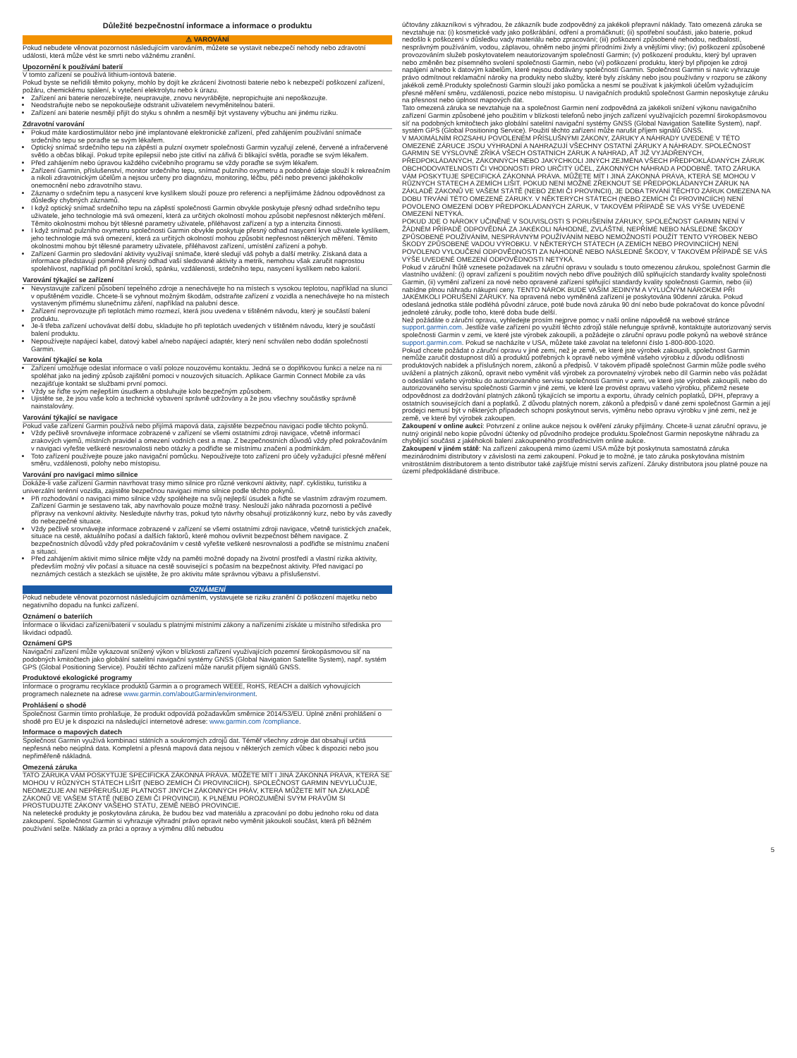Důležité bezpečnostní informace a informace o produktu
⚠ VAROVÁNÍ
Pokud nebudete věnovat pozornost následujícím varováním, můžete se vystavit nebezpečí nehody nebo zdravotní události, která může vést ke smrti nebo vážnému zranění.
Upozornění k používání baterií
V tomto zařízení se používá lithium-iontová baterie.
Pokud byste se neřídili těmito pokyny, mohlo by dojít ke zkrácení životnosti baterie nebo k nebezpečí poškození zařízení, požáru, chemickému spálení, k vytečení elektrolytu nebo k úrazu.
Zařízení ani baterie nerozebírejte, neupravujte, znovu nevyrábějte, nepropichujte ani nepoškozujte.
Neodstraňujte nebo se nepokoušejte odstranit uživatelem nevyměnitelnou baterii.
Zařízení ani baterie nesmějí přijít do styku s ohněm a nesmějí být vystaveny výbuchu ani jinému riziku.
Zdravotní varování
Pokud máte kardiostimulátor nebo jiné implantované elektronické zařízení, před zahájením používání snímače srdečního tepu se poraďte se svým lékařem.
Optický snímač srdečního tepu na zápěstí a pulzní oxymetr společnosti Garmin vyzařují zelené, červené a infračervené světlo a občas blikají. Pokud trpíte epilepsií nebo jste citliví na zářivá či blikající světla, poraďte se svým lékařem.
Před zahájením nebo úpravou každého cvičebního programu se vždy poraďte se svým lékařem.
Zařízení Garmin, příslušenství, monitor srdečního tepu, snímač pulzního oxymetru a podobné údaje slouží k rekreačním a nikoli zdravotnickým účelům a nejsou určeny pro diagnózu, monitoring, léčbu, péči nebo prevenci jakéhokoliv onemocnění nebo zdravotního stavu.
Záznamy o srdečním tepu a nasycení krve kyslíkem slouží pouze pro referenci a nepřijímáme žádnou odpovědnost za důsledky chybných záznamů.
I když optický snímač srdečního tepu na zápěstí společnosti Garmin obvykle poskytuje přesný odhad srdečního tepu uživatele, jeho technologie má svá omezení, která za určitých okolností mohou způsobit nepřesnost některých měření. Těmito okolnostmi mohou být tělesné parametry uživatele, přiléhavost zařízení a typ a intenzita činnosti.
I když snímač pulzního oxymetru společnosti Garmin obvykle poskytuje přesný odhad nasycení krve uživatele kyslíkem, jeho technologie má svá omezení, která za určitých okolností mohou způsobit nepřesnost některých měření. Těmito okolnostmi mohou být tělesné parametry uživatele, přiléhavost zařízení, umístění zařízení a pohyb.
Zařízení Garmin pro sledování aktivity využívají snímače, které sledují váš pohyb a další metriky. Získaná data a informace představují poměrně přesný odhad vaší sledované aktivity a metrik, nemohou však zaručit naprostou spolehlivost, například při počítání kroků, spánku, vzdálenosti, srdečního tepu, nasycení kyslíkem nebo kalorií.
Varování týkající se zařízení
Nevystavujte zařízení působení tepelného zdroje a nenechávejte ho na místech s vysokou teplotou, například na slunci v opuštěném vozidle. Chcete-li se vyhnout možným škodám, odstraňte zařízení z vozidla a nenechávejte ho na místech vystaveným přímému slunečnímu záření, například na palubní desce.
Zařízení neprovozujte při teplotách mimo rozmezí, která jsou uvedena v tištěném návodu, který je součástí balení produktu.
Je-li třeba zařízení uchovávat delší dobu, skladujte ho při teplotách uvedených v tištěném návodu, který je součástí balení produktu.
Nepoužívejte napájecí kabel, datový kabel a/nebo napájecí adaptér, který není schválen nebo dodán společností Garmin.
Varování týkající se kola
Zařízení umožňuje odeslat informace o vaší poloze nouzovému kontaktu. Jedná se o doplňkovou funkci a nelze na ni spoléhat jako na jediný způsob zajištění pomoci v nouzových situacích. Aplikace Garmin Connect Mobile za vás nezajišťuje kontakt se službami první pomoci.
Vždy se řiďte svým nejlepším úsudkem a obsluhujte kolo bezpečným způsobem.
Ujistěte se, že jsou vaše kolo a technické vybavení správně udržovány a že jsou všechny součástky správně nainstalovány.
Varování týkající se navigace
Pokud vaše zařízení Garmin používá nebo přijímá mapová data, zajistěte bezpečnou navigaci podle těchto pokynů.
Vždy pečlivě srovnávejte informace zobrazené v zařízení se všemi ostatními zdroji navigace, včetně informací zrakových vjemů, místních pravidel a omezení vodních cest a map. Z bezpečnostních důvodů vždy před pokračováním v navigaci vyřešte veškeré nesrovnalosti nebo otázky a podřiďte se místnímu značení a podmínkám.
Toto zařízení používejte pouze jako navigační pomůcku. Nepoužívejte toto zařízení pro účely vyžadující přesné měření směru, vzdálenosti, polohy nebo místopisu.
Varování pro navigaci mimo silnice
Dokáže-li vaše zařízení Garmin navrhovat trasy mimo silnice pro různé venkovní aktivity, např. cyklistiku, turistiku a univerzální terénní vozidla, zajistěte bezpečnou navigaci mimo silnice podle těchto pokynů.
Při rozhodování o navigaci mimo silnice vždy spoléhejte na svůj nejlepší úsudek a řiďte se vlastním zdravým rozumem. Zařízení Garmin je sestaveno tak, aby navrhovalo pouze možné trasy. Neslouží jako náhrada pozornosti a pečlivé přípravy na venkovní aktivity. Nesledujte návrhy tras, pokud tyto návrhy obsahují protizákonný kurz, nebo by vás zavedly do nebezpečné situace.
Vždy pečlivě srovnávejte informace zobrazené v zařízení se všemi ostatními zdroji navigace, včetně turistických značek, situace na cestě, aktuálního počasí a dalších faktorů, které mohou ovlivnit bezpečnost během navigace. Z bezpečnostních důvodů vždy před pokračováním v cestě vyřešte veškeré nesrovnalosti a podřiďte se místnímu značení a situaci.
Před zahájením aktivit mimo silnice mějte vždy na paměti možné dopady na životní prostředí a vlastní rizika aktivity, především možný vliv počasí a situace na cestě související s počasím na bezpečnost aktivity. Před navigací po neznámých cestách a stezkách se ujistěte, že pro aktivitu máte správnou výbavu a příslušenství.
OZNÁMENÍ
Pokud nebudete věnovat pozornost následujícím oznámením, vystavujete se riziku zranění či poškození majetku nebo negativního dopadu na funkci zařízení.
Oznámení o bateriích
Informace o likvidaci zařízení/baterií v souladu s platnými místními zákony a nařízeními získáte u místního střediska pro likvidaci odpadů.
Oznámení GPS
Navigační zařízení může vykazovat snížený výkon v blízkosti zařízení využívajících pozemní širokopásmovou síť na podobných kmitočtech jako globální satelitní navigační systémy GNSS (Global Navigation Satellite System), např. systém GPS (Global Positioning Service). Použití těchto zařízení může narušit příjem signálů GNSS.
Produktové ekologické programy
Informace o programu recyklace produktů Garmin a o programech WEEE, RoHS, REACH a dalších vyhovujících programech naleznete na adrese www.garmin.com/aboutGarmin/environment.
Prohlášení o shodě
Společnost Garmin tímto prohlašuje, že produkt odpovídá požadavkům směrnice 2014/53/EU. Úplné znění prohlášení o shodě pro EU je k dispozici na následující internetové adrese: www.garmin.com /compliance.
Informace o mapových datech
Společnost Garmin využívá kombinaci státních a soukromých zdrojů dat. Téměř všechny zdroje dat obsahují určitá nepřesná nebo neúplná data. Kompletní a přesná mapová data nejsou v některých zemích vůbec k dispozici nebo jsou nepřiměřeně nákladná.
Omezená záruka
TATO ZÁRUKA VÁM POSKYTUJE SPECIFICKÁ ZÁKONNÁ PRÁVA. MŮŽETE MÍT I JINÁ ZÁKONNÁ PRÁVA, KTERÁ SE MOHOU V RŮZNÝCH STÁTECH LIŠIT (NEBO ZEMÍCH ČI PROVINCIÍCH). SPOLEČNOST GARMIN NEVYLUČUJE, NEOMEZUJE ANI NEPŘERUŠUJE PLATNOST JINÝCH ZÁKONNÝCH PRÁV, KTERÁ MŮŽETE MÍT NA ZÁKLADĚ ZÁKONŮ VE VAŠEM STÁTĚ (NEBO ZEMI ČI PROVINCII). K PLNÉMU POROZUMĚNÍ SVÝM PRÁVŮM SI PROSTUDUJTE ZÁKONY VAŠEHO STÁTU, ZEMĚ NEBO PROVINCIE.
Na neletecké produkty je poskytována záruka, že budou bez vad materiálu a zpracování po dobu jednoho roku od data zakoupení. Společnost Garmin si vyhrazuje výhradní právo opravit nebo vyměnit jakoukoli součást, která při běžném používání selže. Náklady za práci a opravy a výměnu dílů nebudou
účtovány zákazníkovi s výhradou, že zákazník bude zodpovědný za jakékoli přepravní náklady. Tato omezená záruka se nevztahuje na: (i) kosmetické vady jako poškrábání, odření a promáčknutí; (ii) spotřební součásti, jako baterie, pokud nedošlo k poškození v důsledku vady materiálu nebo zpracování; (iii) poškození způsobené nehodou, nedbalostí, nesprávným používáním, vodou, záplavou, ohněm nebo jinými přírodními živly a vnějšími vlivy; (iv) poškození způsobené provozováním služeb poskytovatelem neautorizovaným společností Garmin; (v) poškození produktu, který byl upraven nebo změněn bez písemného svolení společnosti Garmin, nebo (vi) poškození produktu, který byl připojen ke zdroji napájení a/nebo k datovým kabelům, které nejsou dodávány společností Garmin. Společnost Garmin si navíc vyhrazuje právo odmítnout reklamační nároky na produkty nebo služby, které byly získány nebo jsou používány v rozporu se zákony jakékoli země.Produkty společnosti Garmin slouží jako pomůcka a nesmí se používat k jakýmkoli účelům vyžadujícím přesné měření směru, vzdálenosti, pozice nebo místopisu. U navigačních produktů společnost Garmin neposkytuje záruku na přesnost nebo úplnost mapových dat.
Tato omezená záruka se nevztahuje na a společnost Garmin není zodpovědná za jakékoli snížení výkonu navigačního zařízení Garmin způsobené jeho použitím v blízkosti telefonů nebo jiných zařízení využívajících pozemní širokopásmovou síť na podobných kmitočtech jako globální satelitní navigační systémy GNSS (Global Navigation Satellite System), např. systém GPS (Global Positioning Service). Použití těchto zařízení může narušit příjem signálů GNSS.
V MAXIMÁLNÍM ROZSAHU POVOLENÉM PŘÍSLUŠNÝMI ZÁKONY, ZÁRUKY A NÁHRADY UVEDENÉ V TÉTO OMEZENÉ ZÁRUCE JSOU VÝHRADNÍ A NAHRAZUJÍ VŠECHNY OSTATNÍ ZÁRUKY A NÁHRADY. SPOLEČNOST GARMIN SE VÝSLOVNĚ ZŘÍKÁ VŠECH OSTATNÍCH ZÁRUK A NÁHRAD, AŤ JIŽ VYJÁDŘENÝCH, PŘEDPOKLÁDANÝCH, ZÁKONNÝCH NEBO JAKÝCHKOLI JINÝCH ZEJMÉNA VŠECH PŘEDPOKLÁDANÝCH ZÁRUK OBCHODOVATELNOSTI ČI VHODNOSTI PRO URČITÝ ÚČEL, ZÁKONNÝCH NÁHRAD A PODOBNĚ. TATO ZÁRUKA VÁM POSKYTUJE SPECIFICKÁ ZÁKONNÁ PRÁVA. MŮŽETE MÍT I JINÁ ZÁKONNÁ PRÁVA, KTERÁ SE MOHOU V RŮZNÝCH STÁTECH A ZEMÍCH LIŠIT. POKUD NENÍ MOŽNÉ ZŘEKNOUT SE PŘEDPOKLÁDANÝCH ZÁRUK NA ZÁKLADĚ ZÁKONŮ VE VAŠEM STÁTĚ (NEBO ZEMI ČI PROVINCII), JE DOBA TRVÁNÍ TĚCHTO ZÁRUK OMEZENA NA DOBU TRVÁNÍ TÉTO OMEZENÉ ZÁRUKY. V NĚKTERÝCH STÁTECH (NEBO ZEMÍCH ČI PROVINCIÍCH) NENÍ POVOLENO OMEZENÍ DOBY PŘEDPOKLÁDANÝCH ZÁRUK, V TAKOVÉM PŘÍPADĚ SE VÁS VÝŠE UVEDENÉ OMEZENÍ NETÝKÁ.
POKUD JDE O NÁROKY UČINĚNÉ V SOUVISLOSTI S PORUŠENÍM ZÁRUKY, SPOLEČNOST GARMIN NENÍ V ŽÁDNÉM PŘÍPADĚ ODPOVĚDNÁ ZA JAKÉKOLI NÁHODNÉ, ZVLÁŠTNÍ, NEPŘÍMÉ NEBO NÁSLEDNÉ ŠKODY ZPŮSOBENÉ POUŽÍVÁNÍM, NESPRÁVNÝM POUŽÍVÁNÍM NEBO NEMOŽNOSTÍ POUŽÍT TENTO VÝROBEK NEBO ŠKODY ZPŮSOBENÉ VADOU VÝROBKU. V NĚKTERÝCH STÁTECH (A ZEMÍCH NEBO PROVINCIÍCH) NENÍ POVOLENO VYLOUČENÍ ODPOVĚDNOSTI ZA NÁHODNÉ NEBO NÁSLEDNÉ ŠKODY, V TAKOVÉM PŘÍPADĚ SE VÁS VÝŠE UVEDENÉ OMEZENÍ ODPOVĚDNOSTI NETÝKÁ.
Pokud v záruční lhůtě vznesete požadavek na záruční opravu v souladu s touto omezenou zárukou, společnost Garmin dle vlastního uvážení: (i) opraví zařízení s použitím nových nebo dříve použitých dílů splňujících standardy kvality společnosti Garmin, (ii) vymění zařízení za nové nebo opravené zařízení splňující standardy kvality společnosti Garmin, nebo (iii) nabídne plnou náhradu nákupní ceny. TENTO NÁROK BUDE VAŠÍM JEDINÝM A VÝLUČNÝM NÁROKEM PŘI JAKÉMKOLI PORUŠENÍ ZÁRUKY. Na opravená nebo vyměněná zařízení je poskytována 90denní záruka. Pokud odeslaná jednotka stále podléhá původní záruce, poté bude nová záruka 90 dní nebo bude pokračovat do konce původní jednoleté záruky, podle toho, které doba bude delší.
Než požádáte o záruční opravu, vyhledejte prosím nejprve pomoc v naší online nápovědě na webové stránce support.garmin.com. Jestliže vaše zařízení po využití těchto zdrojů stále nefunguje správně, kontaktujte autorizovaný servis společnosti Garmin v zemi, ve které jste výrobek zakoupili, a požádejte o záruční opravu podle pokynů na webové stránce support.garmin.com. Pokud se nacházíte v USA, můžete také zavolat na telefonní číslo 1-800-800-1020.
Pokud chcete požádat o záruční opravu v jiné zemi, než je země, ve které jste výrobek zakoupili, společnost Garmin nemůže zaručit dostupnost dílů a produktů potřebných k opravě nebo výměně vašeho výrobku z důvodu odlišnosti produktových nabídek a příslušných norem, zákonů a předpisů. V takovém případě společnost Garmin může podle svého uvážení a platných zákonů, opravit nebo vyměnit váš výrobek za porovnatelný výrobek nebo díl Garmin nebo vás požádat o odeslání vašeho výrobku do autorizovaného servisu společnosti Garmin v zemi, ve které jste výrobek zakoupili, nebo do autorizovaného servisu společnosti Garmin v jiné zemi, ve které lze provést opravu vašeho výrobku, přičemž nesete odpovědnost za dodržování platných zákonů týkajících se importu a exportu, úhrady celních poplatků, DPH, přepravy a ostatních souvisejících daní a poplatků. Z důvodu platných norem, zákonů a předpisů v dané zemi společnost Garmin a její prodejci nemusí být v některých případech schopni poskytnout servis, výměnu nebo opravu výrobku v jiné zemi, než je země, ve které byl výrobek zakoupen.
Zakoupení v online aukci: Potvrzení z online aukce nejsou k ověření záruky přijímány. Chcete-li uznat záruční opravu, je nutný originál nebo kopie původní účtenky od původního prodejce produktu.Společnost Garmin neposkytne náhradu za chybějící součásti z jakéhokoli balení zakoupeného prostřednictvím online aukce.
Zakoupení v jiném státě: Na zařízení zakoupená mimo území USA může být poskytnuta samostatná záruka mezinárodními distributory v závislosti na zemi zakoupení. Pokud je to možné, je tato záruka poskytována místním vnitrostátním distributorem a tento distributor také zajišťuje místní servis zařízení. Záruky distributora jsou platné pouze na území předpokládané distribuce.
5